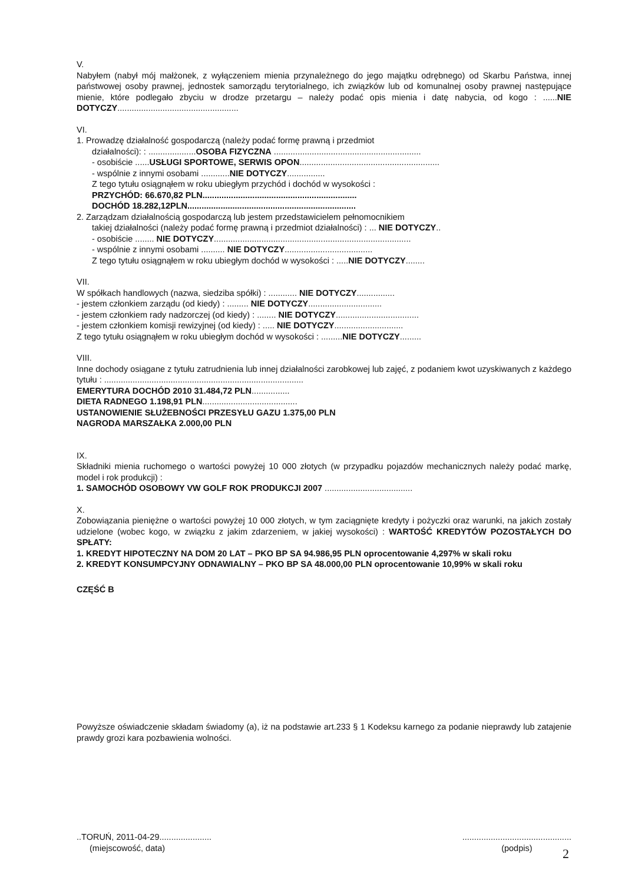V.
Nabyłem (nabył mój małżonek, z wyłączeniem mienia przynależnego do jego majątku odrębnego) od Skarbu Państwa, innej państwowej osoby prawnej, jednostek samorządu terytorialnego, ich związków lub od komunalnej osoby prawnej następujące mienie, które podlegało zbyciu w drodze przetargu – należy podać opis mienia i datę nabycia, od kogo : ......NIE DOTYCZY...................................................
VI.
1. Prowadzę działalność gospodarczą (należy podać formę prawną i przedmiot
działalności): : ....................OSOBA FIZYCZNA ..............................................................
- osobiście ......USŁUGI SPORTOWE, SERWIS OPON...........................................................
- wspólnie z innymi osobami ............NIE DOTYCZY................
Z tego tytułu osiągnąłem w roku ubiegłym przychód i dochód w wysokości :
PRZYCHÓD: 66.670,82 PLN.................................................................
DOCHÓD 18.282,12PLN.......................................................................
2. Zarządzam działalnością gospodarczą lub jestem przedstawicielem pełnomocnikiem
takiej działalności (należy podać formę prawną i przedmiot działalności) : ... NIE DOTYCZY..
- osobiście ........ NIE DOTYCZY...................................................................................
- wspólnie z innymi osobami .......... NIE DOTYCZY.....................................
Z tego tytułu osiągnąłem w roku ubiegłym dochód w wysokości : .....NIE DOTYCZY........
VII.
W spółkach handlowych (nazwa, siedziba spółki) : ............ NIE DOTYCZY................
- jestem członkiem zarządu (od kiedy) : ......... NIE DOTYCZY...............................
- jestem członkiem rady nadzorczej (od kiedy) : ........ NIE DOTYCZY...................................
- jestem członkiem komisji rewizyjnej (od kiedy) : ..... NIE DOTYCZY.............................
Z tego tytułu osiągnąłem w roku ubiegłym dochód w wysokości : .........NIE DOTYCZY.........
VIII.
Inne dochody osiągane z tytułu zatrudnienia lub innej działalności zarobkowej lub zajęć, z podaniem kwot uzyskiwanych z każdego tytułu : ....................................................................................
EMERYTURA DOCHÓD 2010 31.484,72 PLN................
DIETA RADNEGO 1.198,91 PLN........................................
USTANOWIENIE SŁUŻEBNOŚCI PRZESYŁU GAZU 1.375,00 PLN
NAGRODA MARSZAŁKA 2.000,00 PLN
IX.
Składniki mienia ruchomego o wartości powyżej 10 000 złotych (w przypadku pojazdów mechanicznych należy podać markę, model i rok produkcji) :
1. SAMOCHÓD OSOBOWY VW GOLF ROK PRODUKCJI 2007 .....................................
X.
Zobowiązania pieniężne o wartości powyżej 10 000 złotych, w tym zaciągnięte kredyty i pożyczki oraz warunki, na jakich zostały udzielone (wobec kogo, w związku z jakim zdarzeniem, w jakiej wysokości) : WARTOŚĆ KREDYTÓW POZOSTAŁYCH DO SPŁATY:
1. KREDYT HIPOTECZNY NA DOM 20 LAT – PKO BP SA 94.986,95 PLN oprocentowanie 4,297% w skali roku
2. KREDYT KONSUMPCYJNY ODNAWIALNY – PKO BP SA 48.000,00 PLN oprocentowanie 10,99% w skali roku
CZĘŚĆ B
Powyższe oświadczenie składam świadomy (a), iż na podstawie art.233 § 1 Kodeksu karnego za podanie nieprawdy lub zatajenie prawdy grozi kara pozbawienia wolności.
..TORUŃ, 2011-04-29......................
(miejscowość, data)
..............................................
(podpis)
2